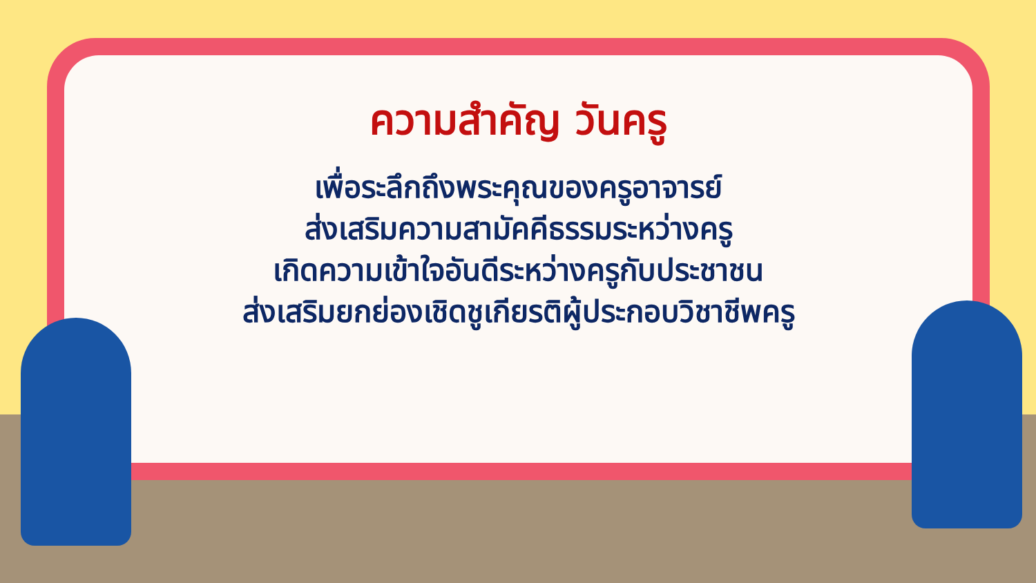ความสำคัญ วันครู
เพื่อระลึกถึงพระคุณของครูอาจารย์
ส่งเสริมความสามัคคีธรรมระหว่างครู
เกิดความเข้าใจอันดีระหว่างครูกับประชาชน
ส่งเสริมยกย่องเชิดชูเกียรติผู้ประกอบวิชาชีพครู